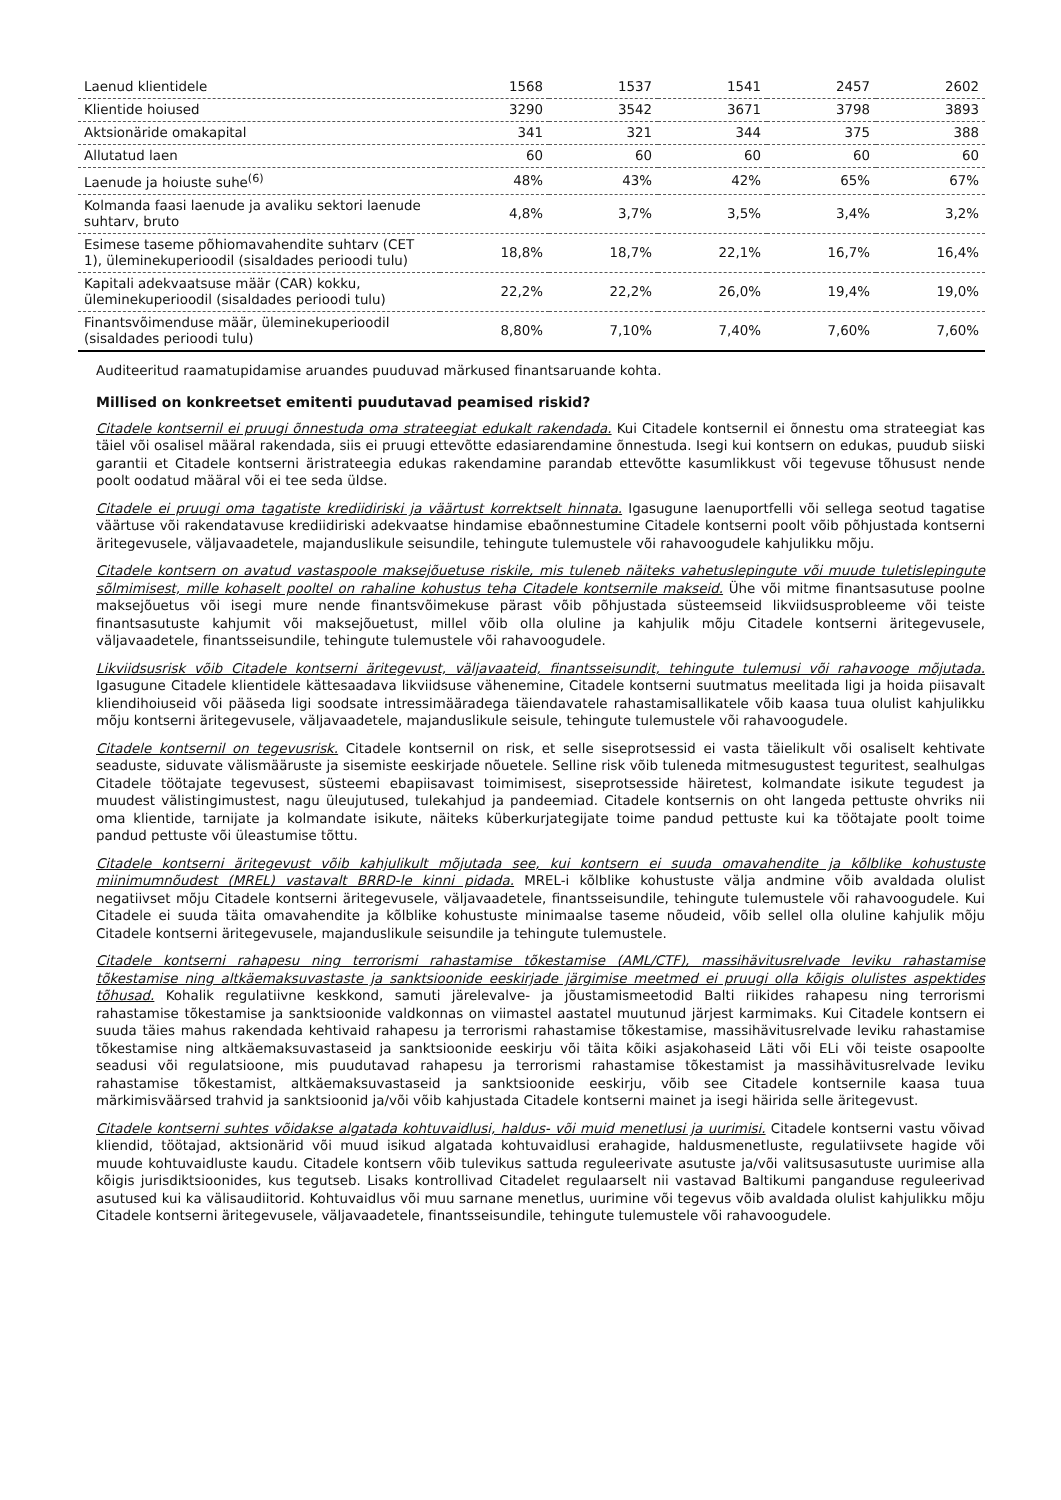| Laenud klientidele | 1568 | 1537 | 1541 | 2457 | 2602 |
| Klientide hoiused | 3290 | 3542 | 3671 | 3798 | 3893 |
| Aktsionäride omakapital | 341 | 321 | 344 | 375 | 388 |
| Allutatud laen | 60 | 60 | 60 | 60 | 60 |
| Laenude ja hoiuste suhe<sup>(6)</sup> | 48% | 43% | 42% | 65% | 67% |
| Kolmanda faasi laenude ja avaliku sektori laenude suhtarv, bruto | 4,8% | 3,7% | 3,5% | 3,4% | 3,2% |
| Esimese taseme põhiomavahendite suhtarv (CET 1), üleminekuperioodil (sisaldades perioodi tulu) | 18,8% | 18,7% | 22,1% | 16,7% | 16,4% |
| Kapitali adekvaatsuse määr (CAR) kokku, üleminekuperioodil (sisaldades perioodi tulu) | 22,2% | 22,2% | 26,0% | 19,4% | 19,0% |
| Finantsvõimenduse määr, üleminekuperioodil (sisaldades perioodi tulu) | 8,80% | 7,10% | 7,40% | 7,60% | 7,60% |
Auditeeritud raamatupidamise aruandes puuduvad märkused finantsaruande kohta.
Millised on konkreetset emitenti puudutavad peamised riskid?
Citadele kontsernil ei pruugi õnnestuda oma strateegiat edukalt rakendada. Kui Citadele kontsernil ei õnnestu oma strateegiat kas täiel või osalisel määral rakendada, siis ei pruugi ettevõtte edasiarendamine õnnestuda. Isegi kui kontsern on edukas, puudub siiski garantii et Citadele kontserni äristrateegia edukas rakendamine parandab ettevõtte kasumlikkust või tegevuse tõhusust nende poolt oodatud määral või ei tee seda üldse.
Citadele ei pruugi oma tagatiste krediidiriski ja väärtust korrektselt hinnata. Igasugune laenuportfelli või sellega seotud tagatise väärtuse või rakendatavuse krediidiriski adekvaatse hindamise ebaõnnestumine Citadele kontserni poolt võib põhjustada kontserni äritegevusele, väljavaadetele, majanduslikule seisundile, tehingute tulemustele või rahavoogudele kahjulikku mõju.
Citadele kontsern on avatud vastaspoole maksejõuetuse riskile, mis tuleneb näiteks vahetuslepingute või muude tuletislepingute sõlmimisest, mille kohaselt pooltel on rahaline kohustus teha Citadele kontsernile makseid. Ühe või mitme finantsasutuse poolne maksejõuetus või isegi mure nende finantsvõimekuse pärast võib põhjustada süsteemseid likviidsusprobleeme või teiste finantsasutuste kahjumit või maksejõuetust, millel võib olla oluline ja kahjulik mõju Citadele kontserni äritegevusele, väljavaadetele, finantsseisundile, tehingute tulemustele või rahavoogudele.
Likviidsusrisk võib Citadele kontserni äritegevust, väljavaateid, finantsseisundit, tehingute tulemusi või rahavooge mõjutada. Igasugune Citadele klientidele kättesaadava likviidsuse vähenemine, Citadele kontserni suutmatus meelitada ligi ja hoida piisavalt kliendihoiuseid või pääseda ligi soodsate intressimääradega täiendavatele rahastamisallikatele võib kaasa tuua olulist kahjulikku mõju kontserni äritegevusele, väljavaadetele, majanduslikule seisule, tehingute tulemustele või rahavoogudele.
Citadele kontsernil on tegevusrisk. Citadele kontsernil on risk, et selle siseprotsessid ei vasta täielikult või osaliselt kehtivate seaduste, siduvate välismääruste ja sisemiste eeskirjade nõuetele. Selline risk võib tuleneda mitmesugustest teguritest, sealhulgas Citadele töötajate tegevusest, süsteemi ebapiisavast toimimisest, siseprotsesside häiretest, kolmandate isikute tegudest ja muudest välistingimustest, nagu üleujutused, tulekahjud ja pandeemiad. Citadele kontsernis on oht langeda pettuste ohvriks nii oma klientide, tarnijate ja kolmandate isikute, näiteks küberkurjategijate toime pandud pettuste kui ka töötajate poolt toime pandud pettuste või üleastumise tõttu.
Citadele kontserni äritegevust võib kahjulikult mõjutada see, kui kontsern ei suuda omavahendite ja kõlblike kohustuste miinimumnõudest (MREL) vastavalt BRRD-le kinni pidada. MREL-i kõlblike kohustuste välja andmine võib avaldada olulist negatiivset mõju Citadele kontserni äritegevusele, väljavaadetele, finantsseisundile, tehingute tulemustele või rahavoogudele. Kui Citadele ei suuda täita omavahendite ja kõlblike kohustuste minimaalse taseme nõudeid, võib sellel olla oluline kahjulik mõju Citadele kontserni äritegevusele, majanduslikule seisundile ja tehingute tulemustele.
Citadele kontserni rahapesu ning terrorismi rahastamise tõkestamise (AML/CTF), massihävitusrelvade leviku rahastamise tõkestamise ning altkäemaksuvastaste ja sanktsioonide eeskirjade järgimise meetmed ei pruugi olla kõigis olulistes aspektides tõhusad. Kohalik regulatiivne keskkond, samuti järelevalve- ja jõustamismeetodid Balti riikides rahapesu ning terrorismi rahastamise tõkestamise ja sanktsioonide valdkonnas on viimastel aastatel muutunud järjest karmimaks. Kui Citadele kontsern ei suuda täies mahus rakendada kehtivaid rahapesu ja terrorismi rahastamise tõkestamise, massihävitusrelvade leviku rahastamise tõkestamise ning altkäemaksuvastaseid ja sanktsioonide eeskirju või täita kõiki asjakohaseid Läti või ELi või teiste osapoolte seadusi või regulatsioone, mis puudutavad rahapesu ja terrorismi rahastamise tõkestamist ja massihävitusrelvade leviku rahastamise tõkestamist, altkäemaksuvastaseid ja sanktsioonide eeskirju, võib see Citadele kontsernile kaasa tuua märkimisväärsed trahvid ja sanktsioonid ja/või võib kahjustada Citadele kontserni mainet ja isegi häirida selle äritegevust.
Citadele kontserni suhtes võidakse algatada kohtuvaidlusi, haldus- või muid menetlusi ja uurimisi. Citadele kontserni vastu võivad kliendid, töötajad, aktsionärid või muud isikud algatada kohtuvaidlusi erahagide, haldusmenetluste, regulatiivsete hagide või muude kohtuvaidluste kaudu. Citadele kontsern võib tulevikus sattuda reguleerivate asutuste ja/või valitsusasutuste uurimise alla kõigis jurisdiktsioonides, kus tegutseb. Lisaks kontrollivad Citadelet regulaarselt nii vastavad Baltikumi panganduse reguleerivad asutused kui ka välisaudiitorid. Kohtuvaidlus või muu sarnane menetlus, uurimine või tegevus võib avaldada olulist kahjulikku mõju Citadele kontserni äritegevusele, väljavaadetele, finantsseisundile, tehingute tulemustele või rahavoogudele.